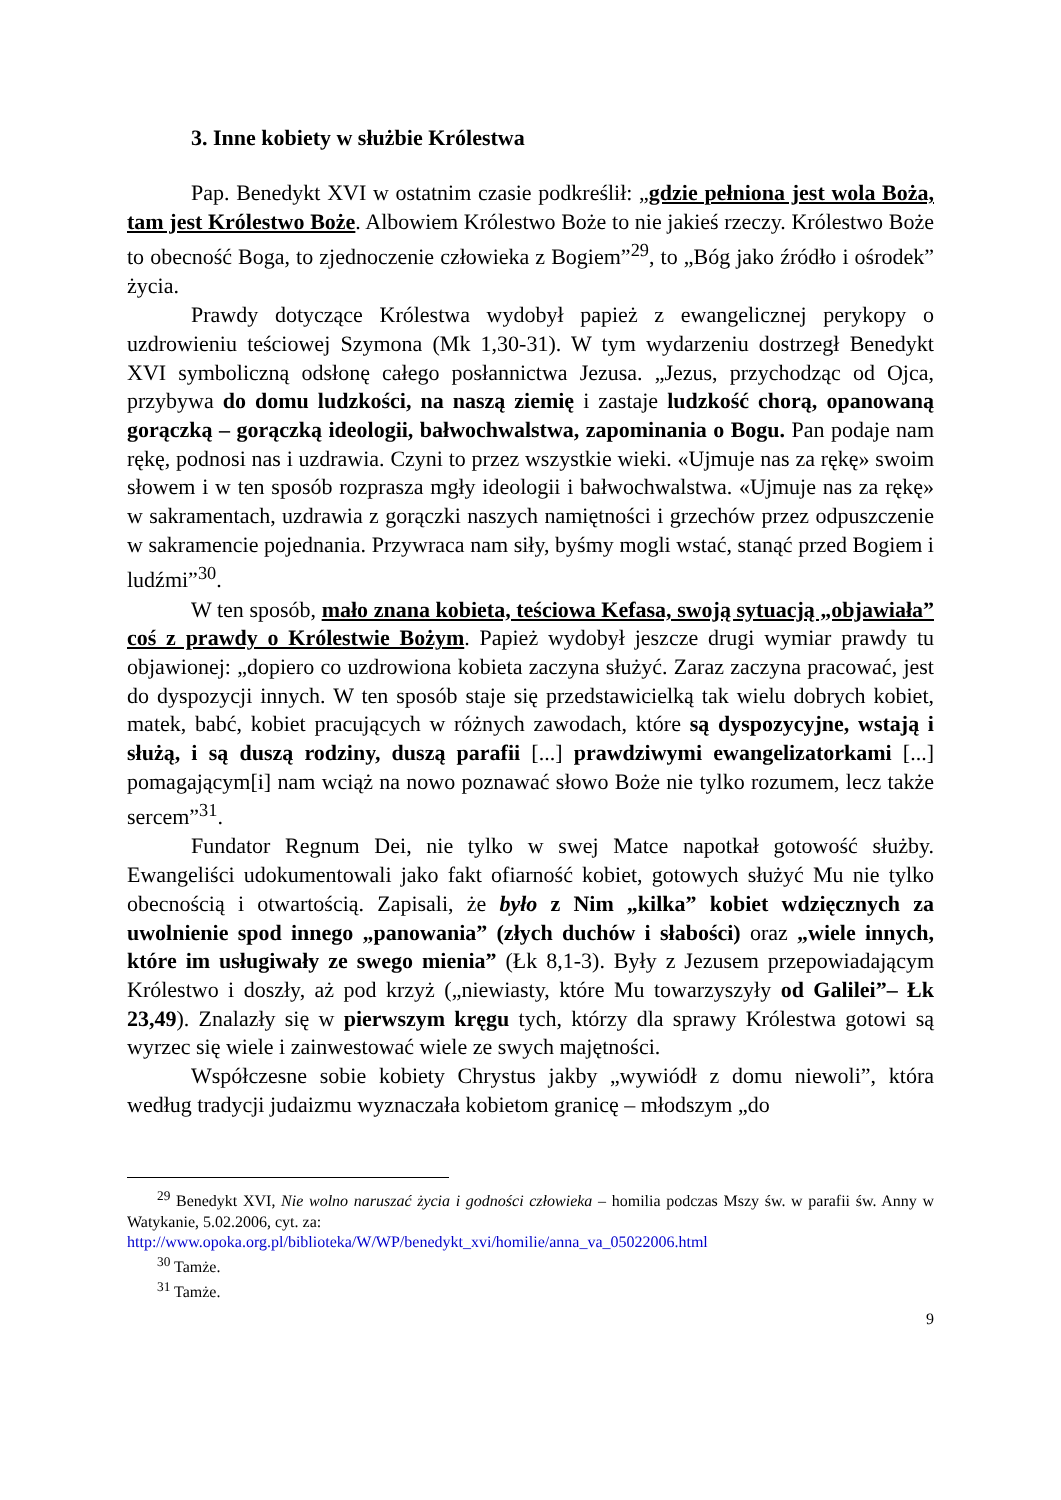3. Inne kobiety w służbie Królestwa
Pap. Benedykt XVI w ostatnim czasie podkreślił: „gdzie pełniona jest wola Boża, tam jest Królestwo Boże. Albowiem Królestwo Boże to nie jakieś rzeczy. Królestwo Boże to obecność Boga, to zjednoczenie człowieka z Bogiem”<sup>29</sup>, to „Bóg jako źródło i ośrodek” życia.
Prawdy dotyczące Królestwa wydobył papież z ewangelicznej perykopy o uzdrowieniu teściowej Szymona (Mk 1,30-31). W tym wydarzeniu dostrzegł Benedykt XVI symboliczną odsłonę całego posłannictwa Jezusa. „Jezus, przychodząc od Ojca, przybywa do domu ludzkości, na naszą ziemię i zastaje ludzkość chorą, opanowaną gorączką – gorączką ideologii, bałwochwalstwa, zapominania o Bogu. Pan podaje nam rękę, podnosi nas i uzdrawia. Czyni to przez wszystkie wieki. «Ujmuje nas za rękę» swoim słowem i w ten sposób rozprasza mgły ideologii i bałwochwalstwa. «Ujmuje nas za rękę» w sakramentach, uzdrawia z gorączki naszych namiętności i grzechów przez odpuszczenie w sakramencie pojednania. Przywraca nam siły, byśmy mogli wstać, stanąć przed Bogiem i ludźmi”<sup>30</sup>.
W ten sposób, mało znana kobieta, teściowa Kefasa, swoją sytuacją „objawiała” coś z prawdy o Królestwie Bożym. Papież wydobył jeszcze drugi wymiar prawdy tu objawionej: „dopiero co uzdrowiona kobieta zaczyna służyć. Zaraz zaczyna pracować, jest do dyspozycji innych. W ten sposób staje się przedstawicielką tak wielu dobrych kobiet, matek, babć, kobiet pracujących w różnych zawodach, które są dyspozycyjne, wstają i służą, i są duszą rodziny, duszą parafii [...] prawdziwymi ewangelizatorkami [...] pomagającym[i] nam wciąż na nowo poznawać słowo Boże nie tylko rozumem, lecz także sercem”<sup>31</sup>.
Fundator Regnum Dei, nie tylko w swej Matce napotkał gotowość służby. Ewangeliści udokumentowali jako fakt ofiarność kobiet, gotowych służyć Mu nie tylko obecnością i otwartością. Zapisali, że było z Nim „kilka” kobiet wdzięcznych za uwolnienie spod innego „panowania” (złych duchów i słabości) oraz „wiele innych, które im usługiwały ze swego mienia” (Łk 8,1-3). Były z Jezusem przepowiadającym Królestwo i doszły, aż pod krzyż („niewiasty, które Mu towarzyszyły od Galilei”– Łk 23,49). Znalazły się w pierwszym kręgu tych, którzy dla sprawy Królestwa gotowi są wyrzec się wiele i zainwestować wiele ze swych majętności.
Współczesne sobie kobiety Chrystus jakby „wywiódł z domu niewoli”, która według tradycji judaizmu wyznaczała kobietom granicę – młodszym „do
<sup>29</sup> Benedykt XVI, Nie wolno naruszać życia i godności człowieka – homilia podczas Mszy św. w parafii św. Anny w Watykanie, 5.02.2006, cyt. za:
http://www.opoka.org.pl/biblioteka/W/WP/benedykt_xvi/homilie/anna_va_05022006.html
<sup>30</sup> Tamże.
<sup>31</sup> Tamże.
9